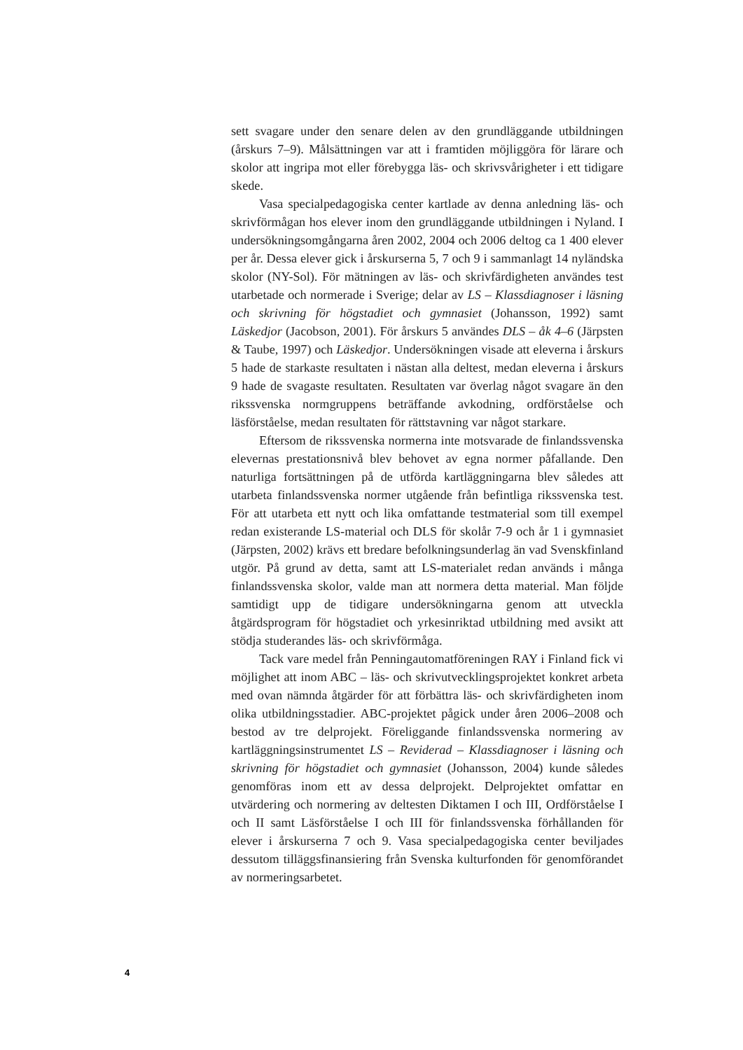sett svagare under den senare delen av den grundläggande utbildningen (årskurs 7–9). Målsättningen var att i framtiden möjliggöra för lärare och skolor att ingripa mot eller förebygga läs- och skrivsvårigheter i ett tidigare skede.
Vasa specialpedagogiska center kartlade av denna anledning läs- och skrivförmågan hos elever inom den grundläggande utbildningen i Nyland. I undersökningsomgångarna åren 2002, 2004 och 2006 deltog ca 1 400 elever per år. Dessa elever gick i årskurserna 5, 7 och 9 i sammanlagt 14 nyländska skolor (NY-Sol). För mätningen av läs- och skrivfärdigheten användes test utarbetade och normerade i Sverige; delar av LS – Klassdiagnoser i läsning och skrivning för högstadiet och gymnasiet (Johansson, 1992) samt Läskedjor (Jacobson, 2001). För årskurs 5 användes DLS – åk 4–6 (Järpsten & Taube, 1997) och Läskedjor. Undersökningen visade att eleverna i årskurs 5 hade de starkaste resultaten i nästan alla deltest, medan eleverna i årskurs 9 hade de svagaste resultaten. Resultaten var överlag något svagare än den rikssvenska normgruppens beträffande avkodning, ordför­ståelse och läsförståelse, medan resultaten för rättstavning var något starkare.
Eftersom de rikssvenska normerna inte motsvarade de finlands­svenska elevernas prestationsnivå blev behovet av egna normer påfal­lande. Den naturliga fortsättningen på de utförda kartläggningarna blev således att utarbeta finlandssvenska normer utgående från befintliga rikssvenska test. För att utarbeta ett nytt och lika omfat­tande testmaterial som till exempel redan existerande LS-material och DLS för skolår 7-9 och år 1 i gymnasiet (Järpsten, 2002) krävs ett bredare befolkningsunderlag än vad Svenskfinland utgör. På grund av detta, samt att LS-materialet redan används i många finlandssvenska skolor, valde man att normera detta material. Man följde samtidigt upp de tidigare undersökningarna genom att utveckla åtgärdsprogram för högstadiet och yrkesinriktad utbildning med avsikt att stödja studerandes läs- och skrivförmåga.
Tack vare medel från Penningautomatföreningen RAY i Finland fick vi möjlighet att inom ABC – läs- och skrivutvecklingsprojektet konkret arbeta med ovan nämnda åtgärder för att förbättra läs- och skrivfärdigheten inom olika utbildningsstadier. ABC-projektet pågick under åren 2006–2008 och bestod av tre delprojekt. Föreliggande finlandssvenska normering av kartläggningsinstrumentet LS – Reviderad – Klassdiagnoser i läsning och skrivning för högstadiet och gymnasiet (Johansson, 2004) kunde således genomföras inom ett av dessa delprojekt. Delprojektet omfattar en utvärdering och normering av deltesten Diktamen I och III, Ordförståelse I och II samt Läsförståelse I och III för finlandssvenska förhållanden för elever i årskurserna 7 och 9. Vasa specialpedagogiska center beviljades dessutom tilläggsfi­nansiering från Svenska kulturfonden för genomförandet av norme­ringsarbetet.
4